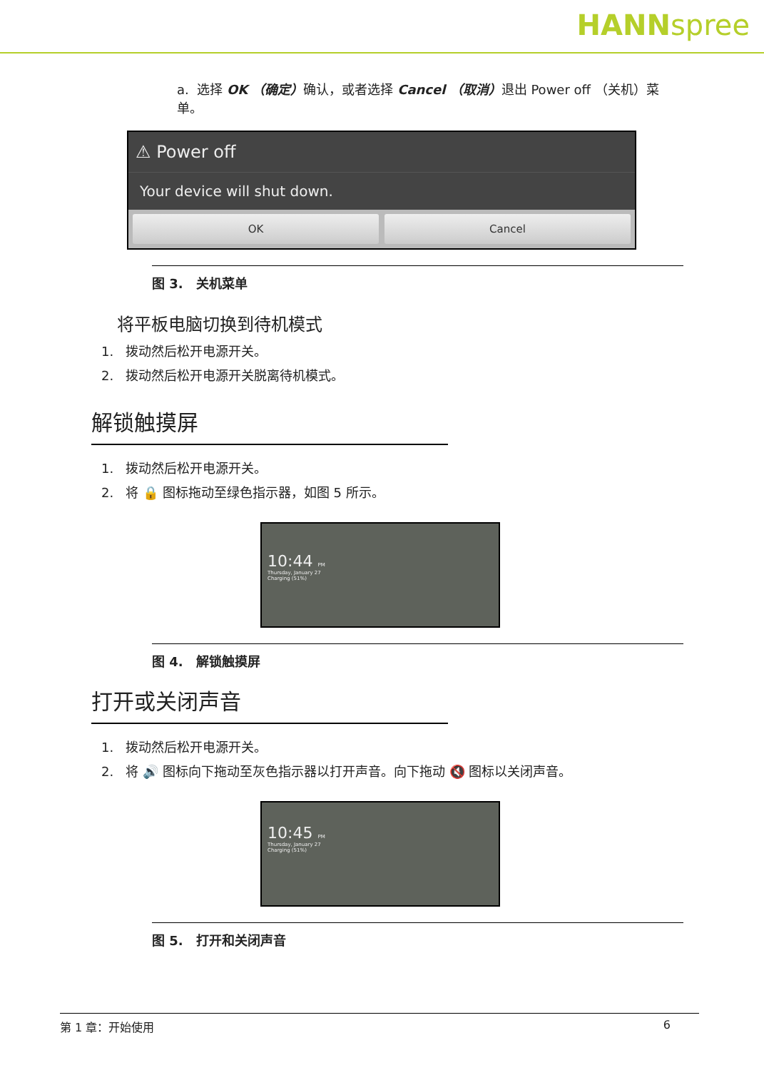HANNspree
a. 选择 OK （确定）确认，或者选择 Cancel （取消）退出 Power off （关机）菜单。
⚠ Power off
Your device will shut down.
OK Cancel
图 3. 关机菜单
将平板电脑切换到待机模式
1. 拨动然后松开电源开关。
2. 拨动然后松开电源开关脱离待机模式。
解锁触摸屏
1. 拨动然后松开电源开关。
2. 将 🔒 图标拖动至绿色指示器，如图 5 所示。
10:44 PM
Thursday, January 27
Charging (51%)
图 4. 解锁触摸屏
打开或关闭声音
1. 拨动然后松开电源开关。
2. 将 🔊 图标向下拖动至灰色指示器以打开声音。向下拖动 🔇 图标以关闭声音。
10:45 PM
Thursday, January 27
Charging (51%)
图 5. 打开和关闭声音
第 1 章：开始使用 6